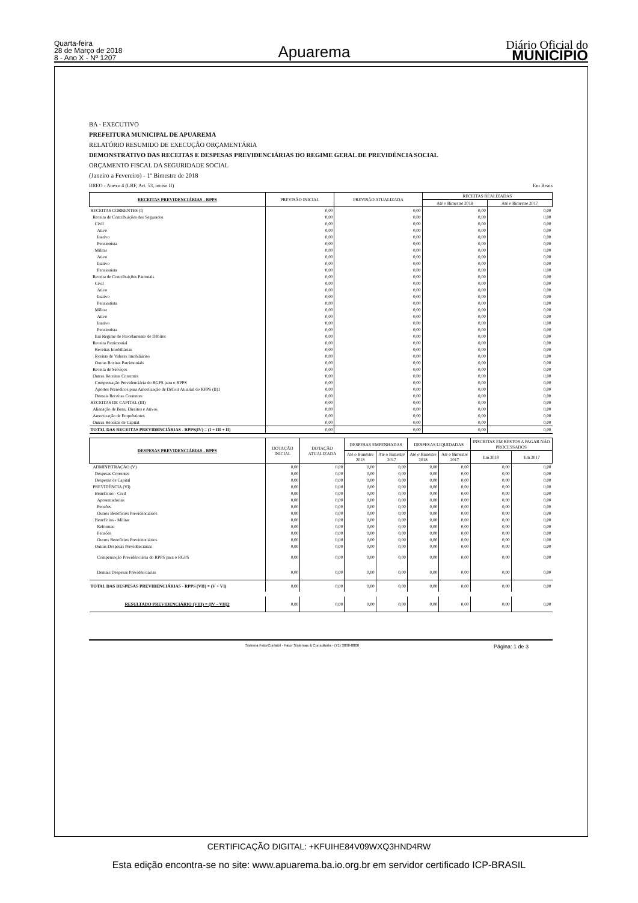Quarta-feira
28 de Março de 2018
8 - Ano X - Nº 1207
Apuarema
Diário Oficial do
MUNICÍPIO
BA - EXECUTIVO
PREFEITURA MUNICIPAL DE APUAREMA
RELATÓRIO RESUMIDO DE EXECUÇÃO ORÇAMENTÁRIA
DEMONSTRATIVO DAS RECEITAS E DESPESAS PREVIDENCIÁRIAS DO REGIME GERAL DE PREVIDÊNCIA SOCIAL
ORÇAMENTO FISCAL DA SEGURIDADE SOCIAL
(Janeiro a Fevereiro) - 1º Bimestre de 2018
RREO - Anexo 4 (LRF, Art. 53, inciso II) Em Reais
| RECEITAS PREVIDENCIÁRIAS - RPPS | PREVISÃO INICIAL | PREVISÃO ATUALIZADA | RECEITAS REALIZADAS | |
| --- | --- | --- | --- | --- |
| | | | Até o Bimestre 2018 | Até o Bimestre 2017 |
| RECEITAS CORRENTES (I) | 0,00 | 0,00 | 0,00 | 0,00 |
| Receita de Contribuições dos Segurados | 0,00 | 0,00 | 0,00 | 0,00 |
| Civil | 0,00 | 0,00 | 0,00 | 0,00 |
| Ativo | 0,00 | 0,00 | 0,00 | 0,00 |
| Inativo | 0,00 | 0,00 | 0,00 | 0,00 |
| Pensionista | 0,00 | 0,00 | 0,00 | 0,00 |
| Militar | 0,00 | 0,00 | 0,00 | 0,00 |
| Ativo | 0,00 | 0,00 | 0,00 | 0,00 |
| Inativo | 0,00 | 0,00 | 0,00 | 0,00 |
| Pensionista | 0,00 | 0,00 | 0,00 | 0,00 |
| Receita de Contribuições Patronais | 0,00 | 0,00 | 0,00 | 0,00 |
| Civil | 0,00 | 0,00 | 0,00 | 0,00 |
| Ativo | 0,00 | 0,00 | 0,00 | 0,00 |
| Inativo | 0,00 | 0,00 | 0,00 | 0,00 |
| Pensionista | 0,00 | 0,00 | 0,00 | 0,00 |
| Militar | 0,00 | 0,00 | 0,00 | 0,00 |
| Ativo | 0,00 | 0,00 | 0,00 | 0,00 |
| Inativo | 0,00 | 0,00 | 0,00 | 0,00 |
| Pensionista | 0,00 | 0,00 | 0,00 | 0,00 |
| Em Regime de Parcelamento de Débitos | 0,00 | 0,00 | 0,00 | 0,00 |
| Receita Patrimonial | 0,00 | 0,00 | 0,00 | 0,00 |
| Receitas Imobiliárias | 0,00 | 0,00 | 0,00 | 0,00 |
| Rceitas de Valores Imobiliários | 0,00 | 0,00 | 0,00 | 0,00 |
| Outras Rceitas Patrimoniais | 0,00 | 0,00 | 0,00 | 0,00 |
| Receita de Serviços | 0,00 | 0,00 | 0,00 | 0,00 |
| Outras Receitas Correntes | 0,00 | 0,00 | 0,00 | 0,00 |
| Compensação Previdenciária do RGPS para o RPPS | 0,00 | 0,00 | 0,00 | 0,00 |
| Aportes Periódicos para Amortização de Déficit Atuarial do RPPS (II)1 | 0,00 | 0,00 | 0,00 | 0,00 |
| Demais Receitas Correntes | 0,00 | 0,00 | 0,00 | 0,00 |
| RECEITAS DE CAPITAL (III) | 0,00 | 0,00 | 0,00 | 0,00 |
| Alienação de Bens, Direitos e Ativos | 0,00 | 0,00 | 0,00 | 0,00 |
| Amortização de Empréstimos | 0,00 | 0,00 | 0,00 | 0,00 |
| Outras Receitas de Capital | 0,00 | 0,00 | 0,00 | 0,00 |
| TOTAL DAS RECEITAS PREVIDENCIÁRIAS - RPPS(IV) = (I + III + II) | 0,00 | 0,00 | 0,00 | 0,00 |
| DESPESAS PREVIDENCIÁRIAS - RPPS | DOTAÇÃO INICIAL | DOTAÇÃO ATUALIZADA | DESPESAS EMPENHADAS | | DESPESAS LIQUIDADAS | | INSCRITAS EM RESTOS A PAGAR NÃO PROCESSADOS | |
| --- | --- | --- | --- | --- | --- | --- | --- | --- |
| | | | Até o Bimestre 2018 | Até o Bimestre 2017 | Até o Bimestre 2018 | Até o Bimestre 2017 | Em 2018 | Em 2017 |
| ADMINISTRAÇÃO (V) | 0,00 | 0,00 | 0,00 | 0,00 | 0,00 | 0,00 | 0,00 | 0,00 |
| Despesas Correntes | 0,00 | 0,00 | 0,00 | 0,00 | 0,00 | 0,00 | 0,00 | 0,00 |
| Despesas de Capital | 0,00 | 0,00 | 0,00 | 0,00 | 0,00 | 0,00 | 0,00 | 0,00 |
| PREVIDÊNCIA (VI) | 0,00 | 0,00 | 0,00 | 0,00 | 0,00 | 0,00 | 0,00 | 0,00 |
| Benefícios - Civil | 0,00 | 0,00 | 0,00 | 0,00 | 0,00 | 0,00 | 0,00 | 0,00 |
| Aposentadorias | 0,00 | 0,00 | 0,00 | 0,00 | 0,00 | 0,00 | 0,00 | 0,00 |
| Pensões | 0,00 | 0,00 | 0,00 | 0,00 | 0,00 | 0,00 | 0,00 | 0,00 |
| Outros Benefícios Previdenciários | 0,00 | 0,00 | 0,00 | 0,00 | 0,00 | 0,00 | 0,00 | 0,00 |
| Benefícios - Militar | 0,00 | 0,00 | 0,00 | 0,00 | 0,00 | 0,00 | 0,00 | 0,00 |
| Reformas | 0,00 | 0,00 | 0,00 | 0,00 | 0,00 | 0,00 | 0,00 | 0,00 |
| Pensões | 0,00 | 0,00 | 0,00 | 0,00 | 0,00 | 0,00 | 0,00 | 0,00 |
| Outros Benefícios Previdenciários | 0,00 | 0,00 | 0,00 | 0,00 | 0,00 | 0,00 | 0,00 | 0,00 |
| Outras Despesas Previdênciárias | 0,00 | 0,00 | 0,00 | 0,00 | 0,00 | 0,00 | 0,00 | 0,00 |
| Compensação Previdênciária do RPPS para o RGPS | 0,00 | 0,00 | 0,00 | 0,00 | 0,00 | 0,00 | 0,00 | 0,00 |
| Demais Despesas Previdênciárias | 0,00 | 0,00 | 0,00 | 0,00 | 0,00 | 0,00 | 0,00 | 0,00 |
| TOTAL DAS DESPESAS PREVIDENCIÁRIAS - RPPS (VII) = (V + VI) | 0,00 | 0,00 | 0,00 | 0,00 | 0,00 | 0,00 | 0,00 | 0,00 |
| RESULTADO PREVIDENCIÁRIO (VIII) = (IV – VII)2 | 0,00 | 0,00 | 0,00 | 0,00 | 0,00 | 0,00 | 0,00 | 0,00 |
Sistema FatorContabil - Fator Sistemas & Consultoria - (71) 3038-8800 Página: 1 de 3
CERTIFICAÇÃO DIGITAL: +KFUIHE84V09WXQ3HND4RW
Esta edição encontra-se no site: www.apuarema.ba.io.org.br em servidor certificado ICP-BRASIL